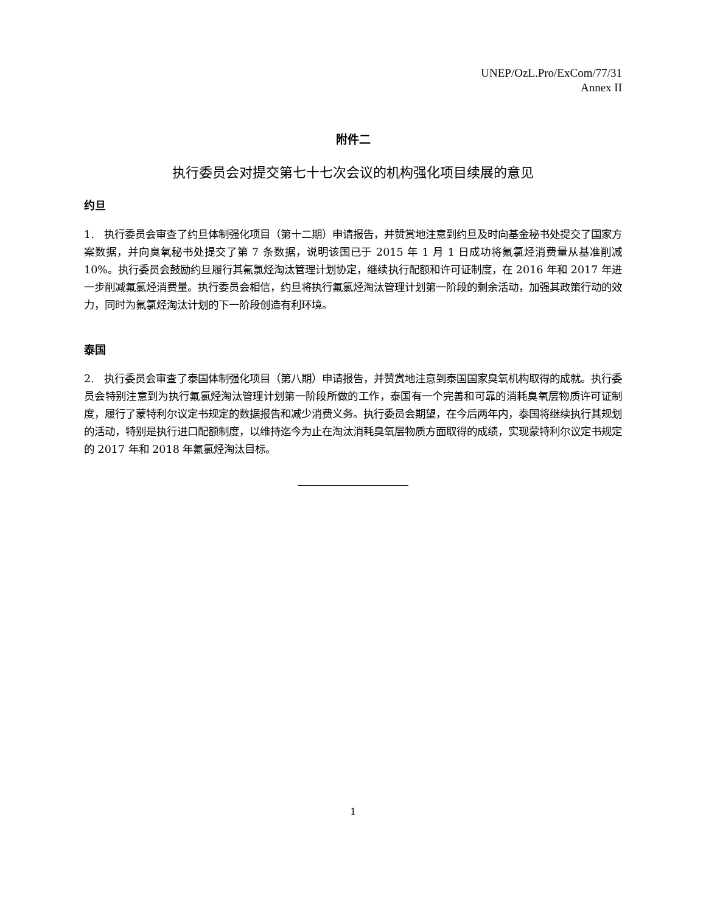UNEP/OzL.Pro/ExCom/77/31
Annex II
附件二
执行委员会对提交第七十七次会议的机构强化项目续展的意见
约旦
1. 执行委员会审查了约旦体制强化项目（第十二期）申请报告，并赞赏地注意到约旦及时向基金秘书处提交了国家方案数据，并向臭氧秘书处提交了第 7 条数据，说明该国已于 2015 年 1 月 1 日成功将氟氯烃消费量从基准削减 10%。执行委员会鼓励约旦履行其氟氯烃淘汰管理计划协定，继续执行配额和许可证制度，在 2016 年和 2017 年进一步削减氟氯烃消费量。执行委员会相信，约旦将执行氟氯烃淘汰管理计划第一阶段的剩余活动，加强其政策行动的效力，同时为氟氯烃淘汰计划的下一阶段创造有利环境。
泰国
2. 执行委员会审查了泰国体制强化项目（第八期）申请报告，并赞赏地注意到泰国国家臭氧机构取得的成就。执行委员会特别注意到为执行氟氯烃淘汰管理计划第一阶段所做的工作，泰国有一个完善和可靠的消耗臭氧层物质许可证制度，履行了蒙特利尔议定书规定的数据报告和减少消费义务。执行委员会期望，在今后两年内，泰国将继续执行其规划的活动，特别是执行进口配额制度，以维持迄今为止在淘汰消耗臭氧层物质方面取得的成绩，实现蒙特利尔议定书规定的 2017 年和 2018 年氟氯烃淘汰目标。
1